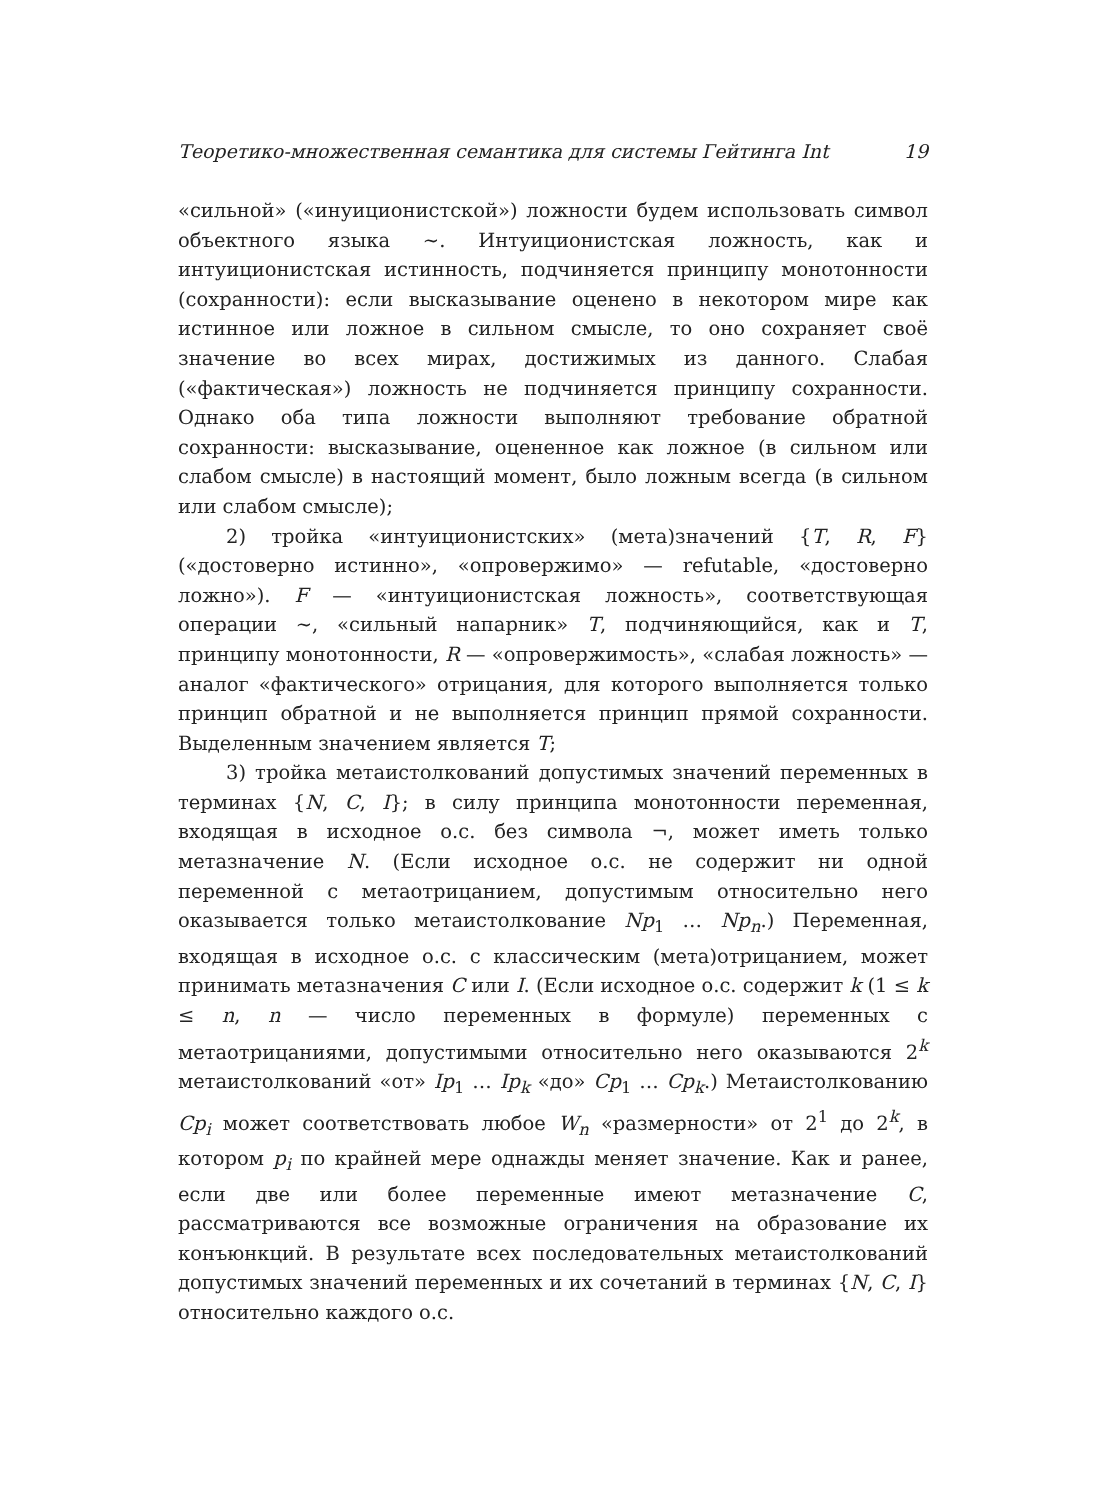Теоретико-множественная семантика для системы Гейтинга Int 19
«сильной» («инуиционистской») ложности будем использовать символ объектного языка ∼. Интуиционистская ложность, как и интуиционистская истинность, подчиняется принципу монотонности (сохранности): если высказывание оценено в некотором мире как истинное или ложное в сильном смысле, то оно сохраняет своё значение во всех мирах, достижимых из данного. Слабая («фактическая») ложность не подчиняется принципу сохранности. Однако оба типа ложности выполняют требование обратной сохранности: высказывание, оцененное как ложное (в сильном или слабом смысле) в настоящий момент, было ложным всегда (в сильном или слабом смысле);
2) тройка «интуиционистских» (мета)значений {T, R, F} («достоверно истинно», «опровержимо» — refutable, «достоверно ложно»). F — «интуиционистская ложность», соответствующая операции ∼, «сильный напарник» T, подчиняющийся, как и T, принципу монотонности, R — «опровержимость», «слабая ложность» — аналог «фактического» отрицания, для которого выполняется только принцип обратной и не выполняется принцип прямой сохранности. Выделенным значением является T;
3) тройка метаистолкований допустимых значений переменных в терминах {N, C, I}; в силу принципа монотонности переменная, входящая в исходное о.с. без символа ¬, может иметь только метазначение N. (Если исходное о.с. не содержит ни одной переменной с метаотрицанием, допустимым относительно него оказывается только метаистолкование Np<sub>1</sub> … Np<sub>n</sub>.) Переменная, входящая в исходное о.с. с классическим (мета)отрицанием, может принимать метазначения C или I. (Если исходное о.с. содержит k (1 ≤ k ≤ n, n — число переменных в формуле) переменных с метаотрицаниями, допустимыми относительно него оказываются 2<sup>k</sup> метаистолкований «от» Ip<sub>1</sub> … Ip<sub>k</sub> «до» Cp<sub>1</sub> … Cp<sub>k</sub>.) Метаистолкованию Cp<sub>i</sub> может соответствовать любое W<sub>n</sub> «размерности» от 2<sup>1</sup> до 2<sup>k</sup>, в котором p<sub>i</sub> по крайней мере однажды меняет значение. Как и ранее, если две или более переменные имеют метазначение C, рассматриваются все возможные ограничения на образование их конъюнкций. В результате всех последовательных метаистолкований допустимых значений переменных и их сочетаний в терминах {N, C, I} относительно каждого о.с.